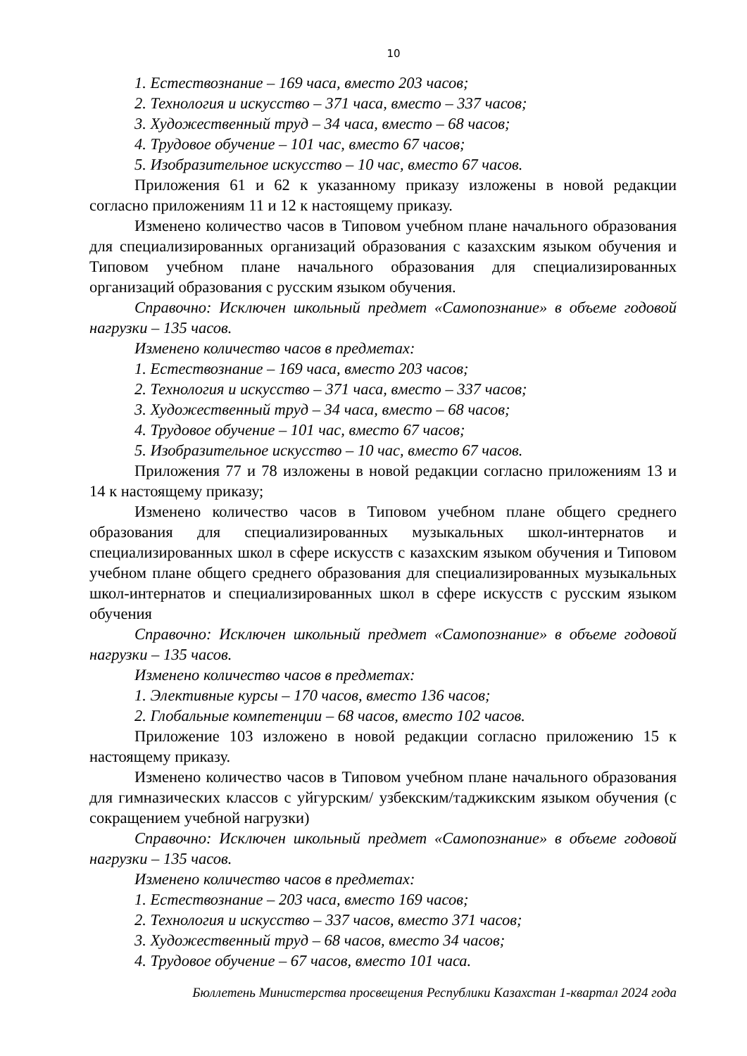10
1. Естествознание – 169 часа, вместо 203 часов;
2. Технология и искусство – 371 часа, вместо – 337 часов;
3. Художественный труд – 34 часа, вместо – 68 часов;
4. Трудовое обучение – 101 час, вместо 67 часов;
5. Изобразительное искусство – 10 час, вместо 67 часов.
Приложения 61 и 62 к указанному приказу изложены в новой редакции согласно приложениям 11 и 12 к настоящему приказу.
Изменено количество часов в Типовом учебном плане начального образования для специализированных организаций образования с казахским языком обучения и Типовом учебном плане начального образования для специализированных организаций образования с русским языком обучения.
Справочно: Исключен школьный предмет «Самопознание» в объеме годовой нагрузки – 135 часов.
Изменено количество часов в предметах:
1. Естествознание – 169 часа, вместо 203 часов;
2. Технология и искусство – 371 часа, вместо – 337 часов;
3. Художественный труд – 34 часа, вместо – 68 часов;
4. Трудовое обучение – 101 час, вместо 67 часов;
5. Изобразительное искусство – 10 час, вместо 67 часов.
Приложения 77 и 78 изложены в новой редакции согласно приложениям 13 и 14 к настоящему приказу;
Изменено количество часов в Типовом учебном плане общего среднего образования для специализированных музыкальных школ-интернатов и специализированных школ в сфере искусств с казахским языком обучения и Типовом учебном плане общего среднего образования для специализированных музыкальных школ-интернатов и специализированных школ в сфере искусств с русским языком обучения
Справочно: Исключен школьный предмет «Самопознание» в объеме годовой нагрузки – 135 часов.
Изменено количество часов в предметах:
1. Элективные курсы – 170 часов, вместо 136 часов;
2. Глобальные компетенции – 68 часов, вместо 102 часов.
Приложение 103 изложено в новой редакции согласно приложению 15 к настоящему приказу.
Изменено количество часов в Типовом учебном плане начального образования для гимназических классов с уйгурским/ узбекским/таджикским языком обучения (с сокращением учебной нагрузки)
Справочно: Исключен школьный предмет «Самопознание» в объеме годовой нагрузки – 135 часов.
Изменено количество часов в предметах:
1. Естествознание – 203 часа, вместо 169 часов;
2. Технология и искусство – 337 часов, вместо 371 часов;
3. Художественный труд – 68 часов, вместо 34 часов;
4. Трудовое обучение – 67 часов, вместо 101 часа.
Бюллетень Министерства просвещения Республики Казахстан 1-квартал 2024 года